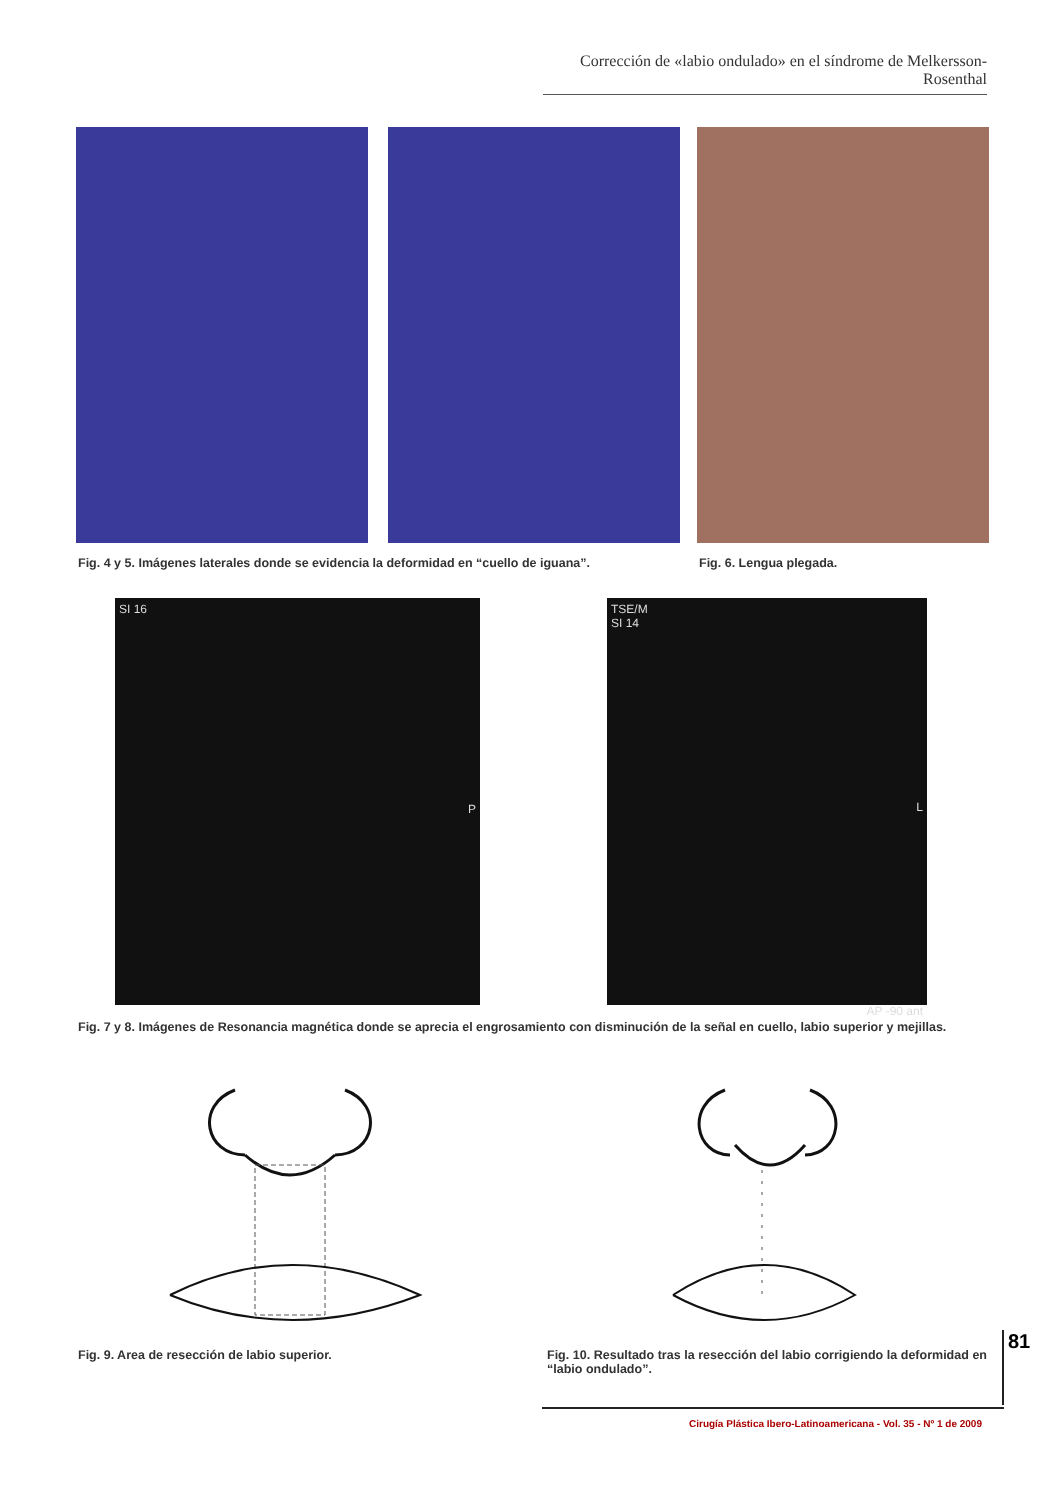Corrección de «labio ondulado» en el síndrome de Melkersson-Rosenthal
Fig. 4 y 5. Imágenes laterales donde se evidencia la deformidad en “cuello de iguana”.
Fig. 6. Lengua plegada.
SI 16 P
TSE/M
SI 14
L
AP -90 ant
Fig. 7 y 8. Imágenes de Resonancia magnética donde se aprecia el engrosamiento con disminución de la señal en cuello, labio superior y mejillas.
Fig. 9. Area de resección de labio superior.
Fig. 10. Resultado tras la resección del labio corrigiendo la deformidad en “labio ondulado”.
81
Cirugía Plástica Ibero-Latinoamericana - Vol. 35 - Nº 1 de 2009